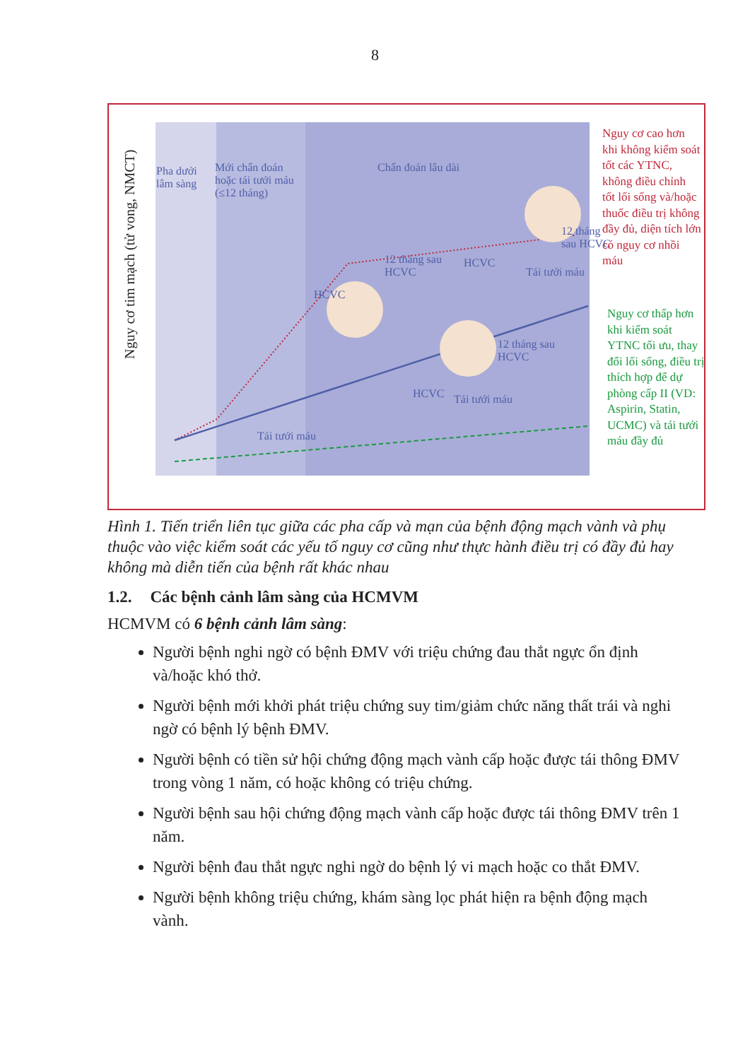8
Pha dưới
lâm sàng
Mới chẩn đoán
hoặc tái tưới máu
(≤12 tháng)
Chẩn đoán lâu dài
Nguy cơ tim mạch (tử vong, NMCT)
HCVC
12 tháng sau
HCVC
HCVC
Tái tưới máu
12 tháng
sau HCVC
HCVC Tái tưới máu
12 tháng sau
HCVC
Tái tưới máu
Nguy cơ cao hơn khi không kiểm soát tốt các YTNC, không điều chỉnh tốt lối sống và/hoặc thuốc điều trị không đầy đủ, diện tích lớn có nguy cơ nhồi máu
Nguy cơ thấp hơn khi kiểm soát YTNC tối ưu, thay đổi lối sống, điều trị thích hợp để dự phòng cấp II (VD: Aspirin, Statin, UCMC) và tái tưới máu đầy đủ
Hình 1. Tiến triển liên tục giữa các pha cấp và mạn của bệnh động mạch vành và phụ thuộc vào việc kiểm soát các yếu tố nguy cơ cũng như thực hành điều trị có đầy đủ hay không mà diễn tiến của bệnh rất khác nhau
1.2. Các bệnh cảnh lâm sàng của HCMVM
HCMVM có 6 bệnh cảnh lâm sàng:
Người bệnh nghi ngờ có bệnh ĐMV với triệu chứng đau thắt ngực ổn định và/hoặc khó thở.
Người bệnh mới khởi phát triệu chứng suy tim/giảm chức năng thất trái và nghi ngờ có bệnh lý bệnh ĐMV.
Người bệnh có tiền sử hội chứng động mạch vành cấp hoặc được tái thông ĐMV trong vòng 1 năm, có hoặc không có triệu chứng.
Người bệnh sau hội chứng động mạch vành cấp hoặc được tái thông ĐMV trên 1 năm.
Người bệnh đau thắt ngực nghi ngờ do bệnh lý vi mạch hoặc co thắt ĐMV.
Người bệnh không triệu chứng, khám sàng lọc phát hiện ra bệnh động mạch vành.